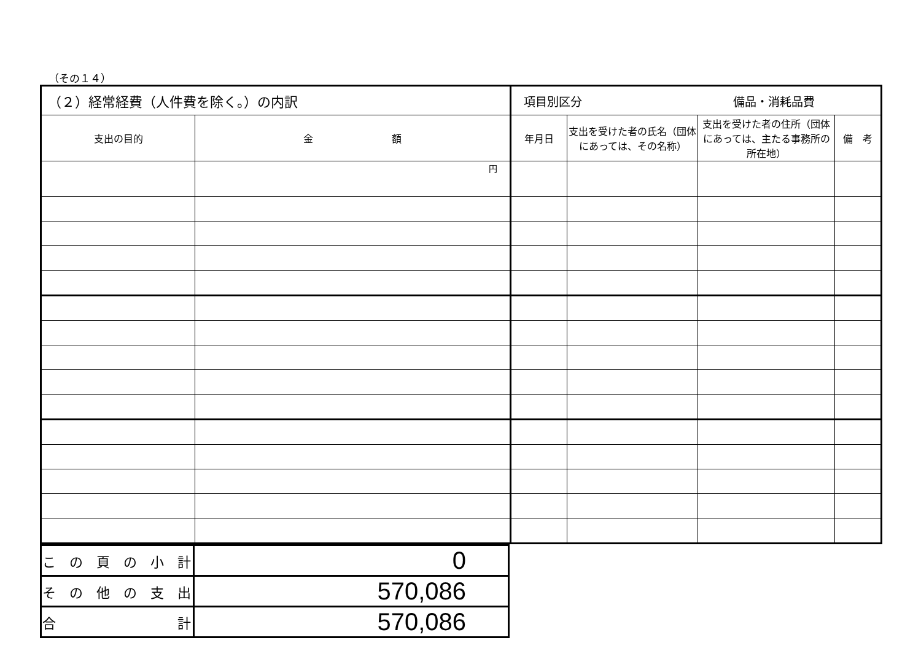（その１４）
| （２）経常経費（人件費を除く。）の内訳 | | 項目別区分 備品・消耗品費 | | | |
| --- | --- | --- | --- | --- | --- |
| 支出の目的 | 金 額 | 年月日 | 支出を受けた者の氏名（団体にあっては、その名称） | 支出を受けた者の住所（団体にあっては、主たる事務所の所在地） | 備 考 |
| | 円 | | | | |
| こ の 頁 の 小 計 | 0 |
| そ の 他 の 支 出 | 570,086 |
| 合 計 | 570,086 |